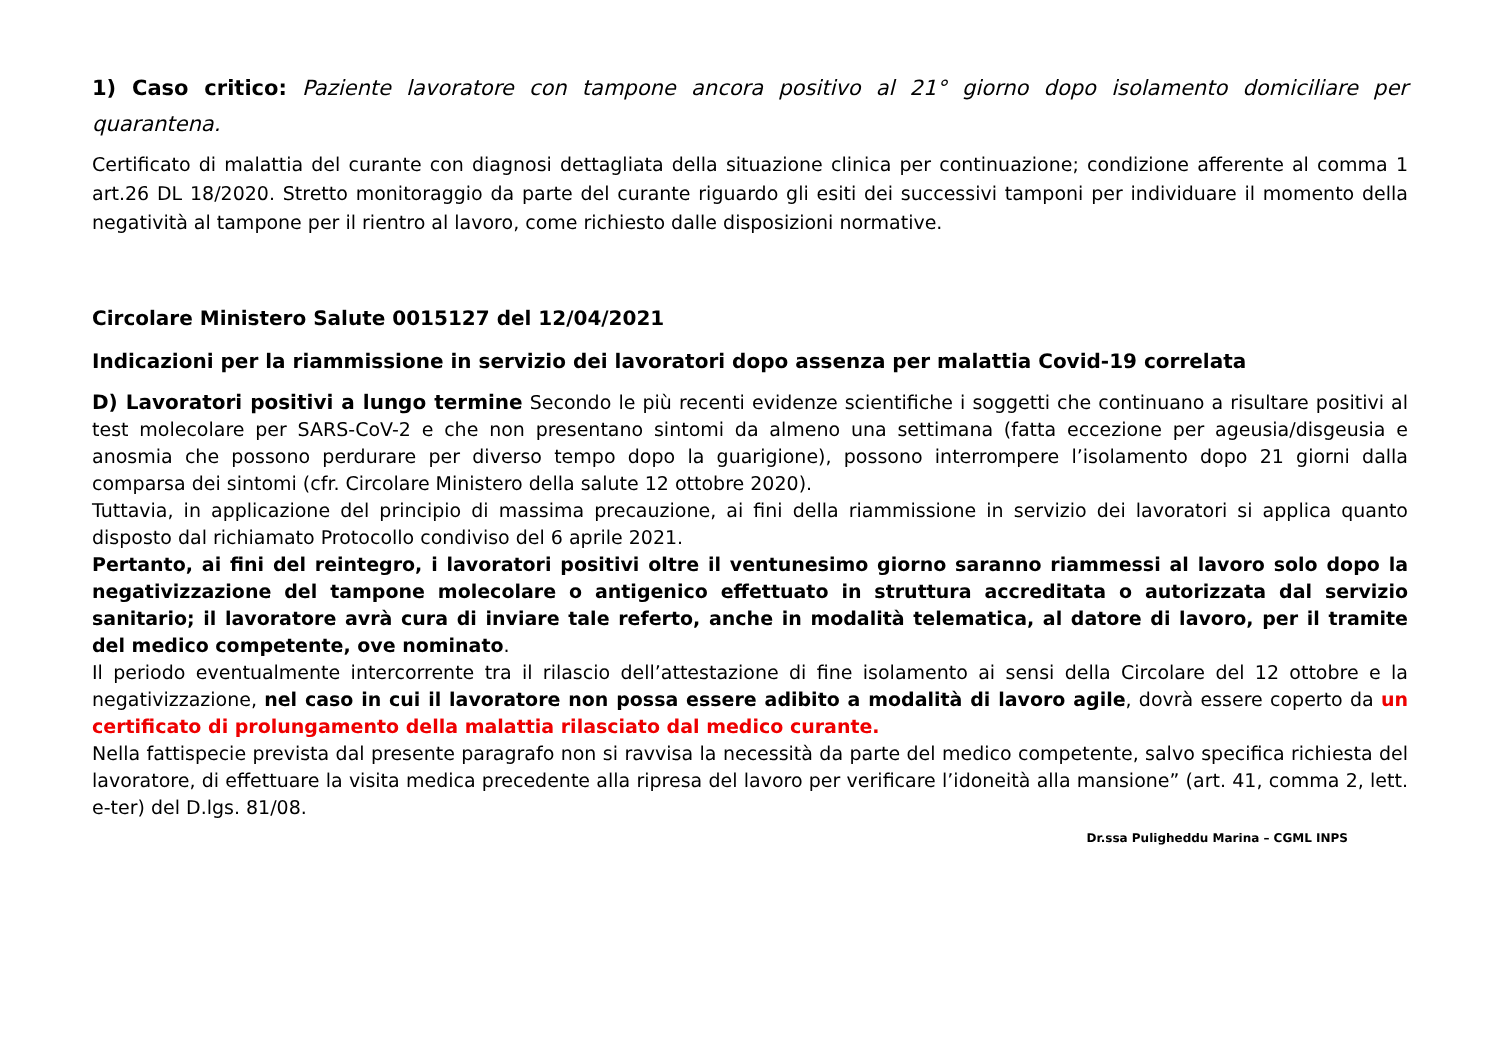1) Caso critico: Paziente lavoratore con tampone ancora positivo al 21° giorno dopo isolamento domiciliare per quarantena.
Certificato di malattia del curante con diagnosi dettagliata della situazione clinica per continuazione; condizione afferente al comma 1 art.26 DL 18/2020. Stretto monitoraggio da parte del curante riguardo gli esiti dei successivi tamponi per individuare il momento della negatività al tampone per il rientro al lavoro, come richiesto dalle disposizioni normative.
Circolare Ministero Salute 0015127 del 12/04/2021
Indicazioni per la riammissione in servizio dei lavoratori dopo assenza per malattia Covid-19 correlata
D) Lavoratori positivi a lungo termine Secondo le più recenti evidenze scientifiche i soggetti che continuano a risultare positivi al test molecolare per SARS-CoV-2 e che non presentano sintomi da almeno una settimana (fatta eccezione per ageusia/disgeusia e anosmia che possono perdurare per diverso tempo dopo la guarigione), possono interrompere l’isolamento dopo 21 giorni dalla comparsa dei sintomi (cfr. Circolare Ministero della salute 12 ottobre 2020).
Tuttavia, in applicazione del principio di massima precauzione, ai fini della riammissione in servizio dei lavoratori si applica quanto disposto dal richiamato Protocollo condiviso del 6 aprile 2021.
Pertanto, ai fini del reintegro, i lavoratori positivi oltre il ventunesimo giorno saranno riammessi al lavoro solo dopo la negativizzazione del tampone molecolare o antigenico effettuato in struttura accreditata o autorizzata dal servizio sanitario; il lavoratore avrà cura di inviare tale referto, anche in modalità telematica, al datore di lavoro, per il tramite del medico competente, ove nominato.
Il periodo eventualmente intercorrente tra il rilascio dell’attestazione di fine isolamento ai sensi della Circolare del 12 ottobre e la negativizzazione, nel caso in cui il lavoratore non possa essere adibito a modalità di lavoro agile, dovrà essere coperto da un certificato di prolungamento della malattia rilasciato dal medico curante.
Nella fattispecie prevista dal presente paragrafo non si ravvisa la necessità da parte del medico competente, salvo specifica richiesta del lavoratore, di effettuare la visita medica precedente alla ripresa del lavoro per verificare l’idoneità alla mansione” (art. 41, comma 2, lett. e-ter) del D.lgs. 81/08.
Dr.ssa Puligheddu Marina – CGML INPS